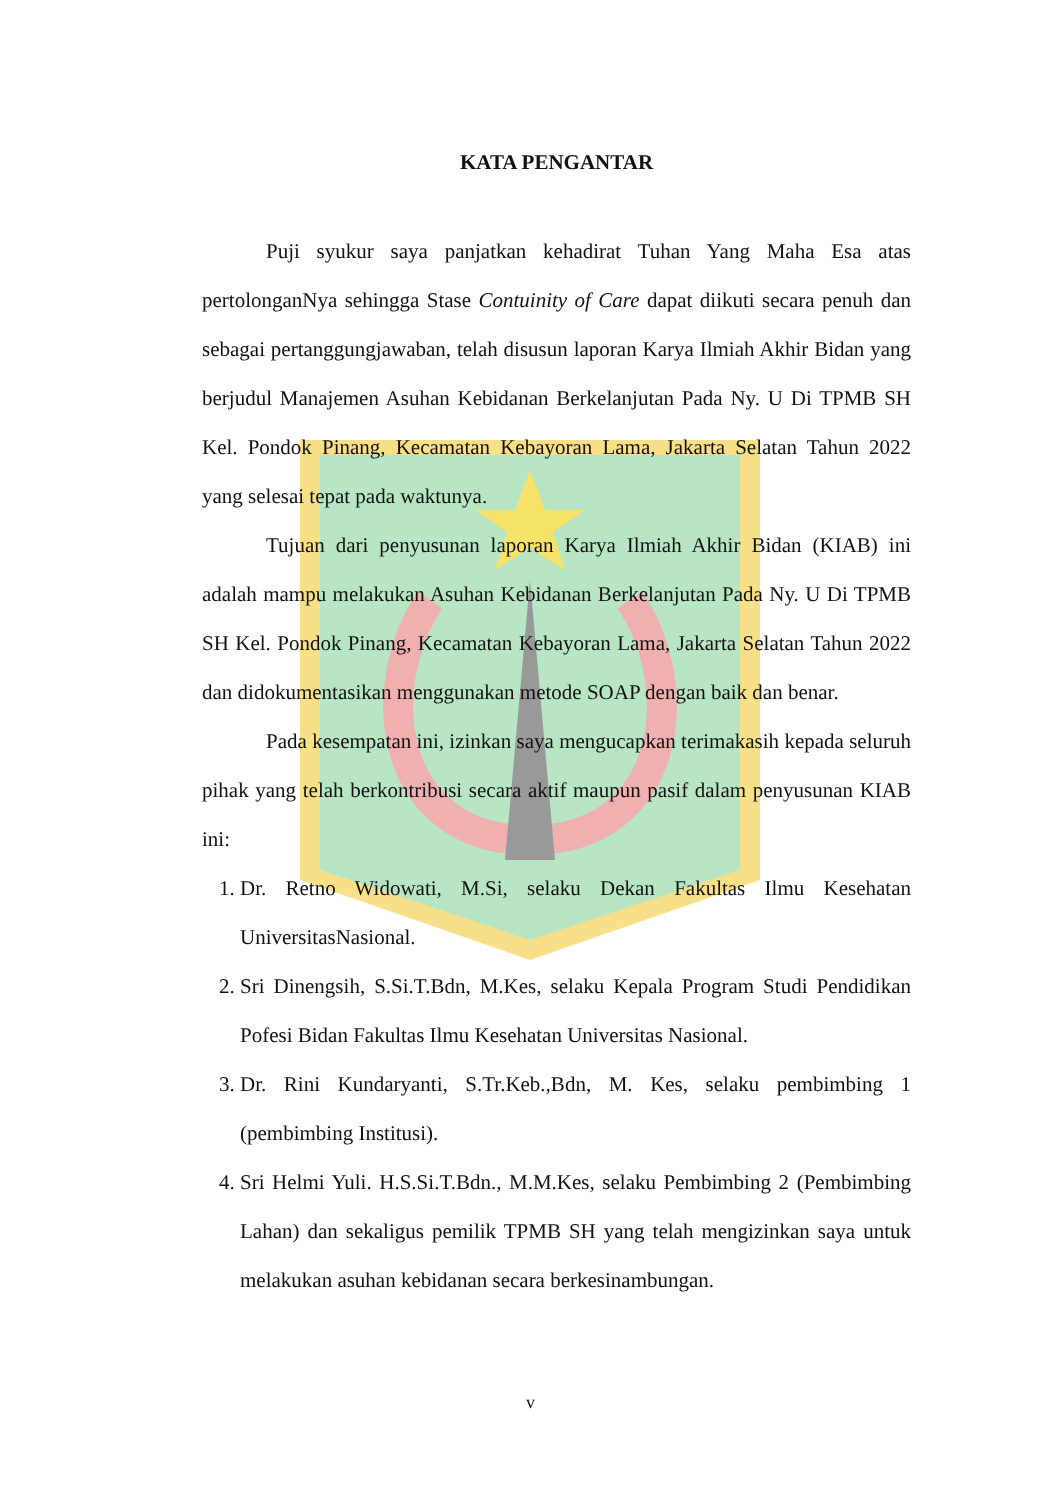KATA PENGANTAR
Puji syukur saya panjatkan kehadirat Tuhan Yang Maha Esa atas pertolonganNya sehingga Stase Contuinity of Care dapat diikuti secara penuh dan sebagai pertanggungjawaban, telah disusun laporan Karya Ilmiah Akhir Bidan yang berjudul Manajemen Asuhan Kebidanan Berkelanjutan Pada Ny. U Di TPMB SH Kel. Pondok Pinang, Kecamatan Kebayoran Lama, Jakarta Selatan Tahun 2022 yang selesai tepat pada waktunya.
Tujuan dari penyusunan laporan Karya Ilmiah Akhir Bidan (KIAB) ini adalah mampu melakukan Asuhan Kebidanan Berkelanjutan Pada Ny. U Di TPMB SH Kel. Pondok Pinang, Kecamatan Kebayoran Lama, Jakarta Selatan Tahun 2022 dan didokumentasikan menggunakan metode SOAP dengan baik dan benar.
Pada kesempatan ini, izinkan saya mengucapkan terimakasih kepada seluruh pihak yang telah berkontribusi secara aktif maupun pasif dalam penyusunan KIAB ini:
1. Dr. Retno Widowati, M.Si, selaku Dekan Fakultas Ilmu Kesehatan UniversitasNasional.
2. Sri Dinengsih, S.Si.T.Bdn, M.Kes, selaku Kepala Program Studi Pendidikan Pofesi Bidan Fakultas Ilmu Kesehatan Universitas Nasional.
3. Dr. Rini Kundaryanti, S.Tr.Keb.,Bdn, M. Kes, selaku pembimbing 1 (pembimbing Institusi).
4. Sri Helmi Yuli. H.S.Si.T.Bdn., M.M.Kes, selaku Pembimbing 2 (Pembimbing Lahan) dan sekaligus pemilik TPMB SH yang telah mengizinkan saya untuk melakukan asuhan kebidanan secara berkesinambungan.
v